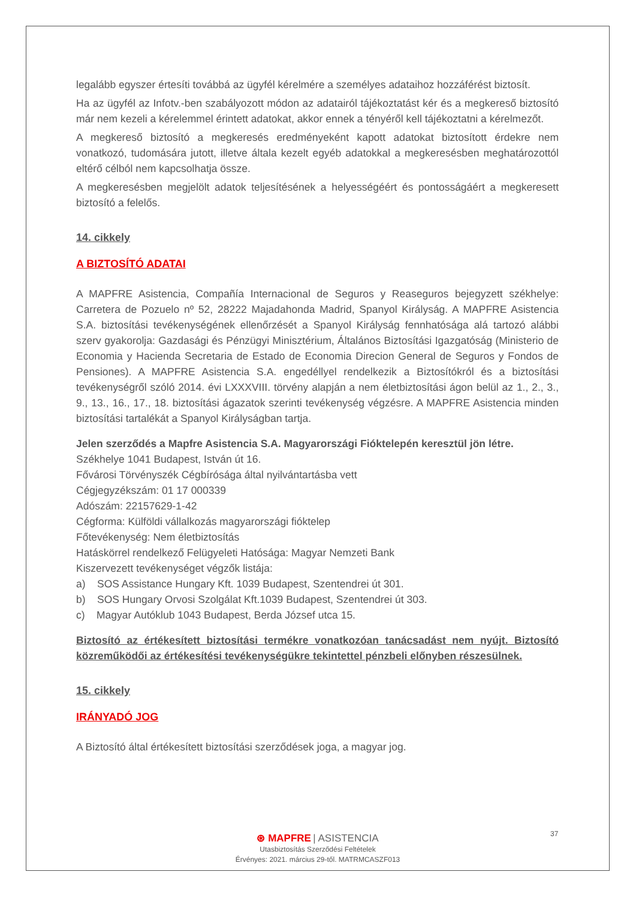legalább egyszer értesíti továbbá az ügyfél kérelmére a személyes adataihoz hozzáférést biztosít.
Ha az ügyfél az Infotv.-ben szabályozott módon az adatairól tájékoztatást kér és a megkereső biztosító már nem kezeli a kérelemmel érintett adatokat, akkor ennek a tényéről kell tájékoztatni a kérelmezőt.
A megkereső biztosító a megkeresés eredményeként kapott adatokat biztosított érdekre nem vonatkozó, tudomására jutott, illetve általa kezelt egyéb adatokkal a megkeresésben meghatározottól eltérő célból nem kapcsolhatja össze.
A megkeresésben megjelölt adatok teljesítésének a helyességéért és pontosságáért a megkeresett biztosító a felelős.
14. cikkely
A BIZTOSÍTÓ ADATAI
A MAPFRE Asistencia, Compañía Internacional de Seguros y Reaseguros bejegyzett székhelye: Carretera de Pozuelo nº 52, 28222 Majadahonda Madrid, Spanyol Királyság. A MAPFRE Asistencia S.A. biztosítási tevékenységének ellenőrzését a Spanyol Királyság fennhatósága alá tartozó alábbi szerv gyakorolja: Gazdasági és Pénzügyi Minisztérium, Általános Biztosítási Igazgatóság (Ministerio de Economia y Hacienda Secretaria de Estado de Economia Direcion General de Seguros y Fondos de Pensiones). A MAPFRE Asistencia S.A. engedéllyel rendelkezik a Biztosítókról és a biztosítási tevékenységről szóló 2014. évi LXXXVIII. törvény alapján a nem életbiztosítási ágon belül az 1., 2., 3., 9., 13., 16., 17., 18. biztosítási ágazatok szerinti tevékenység végzésre. A MAPFRE Asistencia minden biztosítási tartalékát a Spanyol Királyságban tartja.
Jelen szerződés a Mapfre Asistencia S.A. Magyarországi Fióktelepén keresztül jön létre.
Székhelye 1041 Budapest, István út 16.
Fővárosi Törvényszék Cégbírósága által nyilvántartásba vett
Cégjegyzékszám: 01 17 000339
Adószám: 22157629-1-42
Cégforma: Külföldi vállalkozás magyarországi fióktelep
Főtevékenység: Nem életbiztosítás
Hatáskörrel rendelkező Felügyeleti Hatósága: Magyar Nemzeti Bank
Kiszervezett tevékenységet végzők listája:
a) SOS Assistance Hungary Kft. 1039 Budapest, Szentendrei út 301.
b) SOS Hungary Orvosi Szolgálat Kft.1039 Budapest, Szentendrei út 303.
c) Magyar Autóklub 1043 Budapest, Berda József utca 15.
Biztosító az értékesített biztosítási termékre vonatkozóan tanácsadást nem nyújt. Biztosító közreműködői az értékesítési tevékenységükre tekintettel pénzbeli előnyben részesülnek.
15. cikkely
IRÁNYADÓ JOG
A Biztosító által értékesített biztosítási szerződések joga, a magyar jog.
37
⊛ MAPFRE | ASISTENCIA
Utasbiztosítás Szerződési Feltételek
Érvényes: 2021. március 29-től. MATRMCASZF013